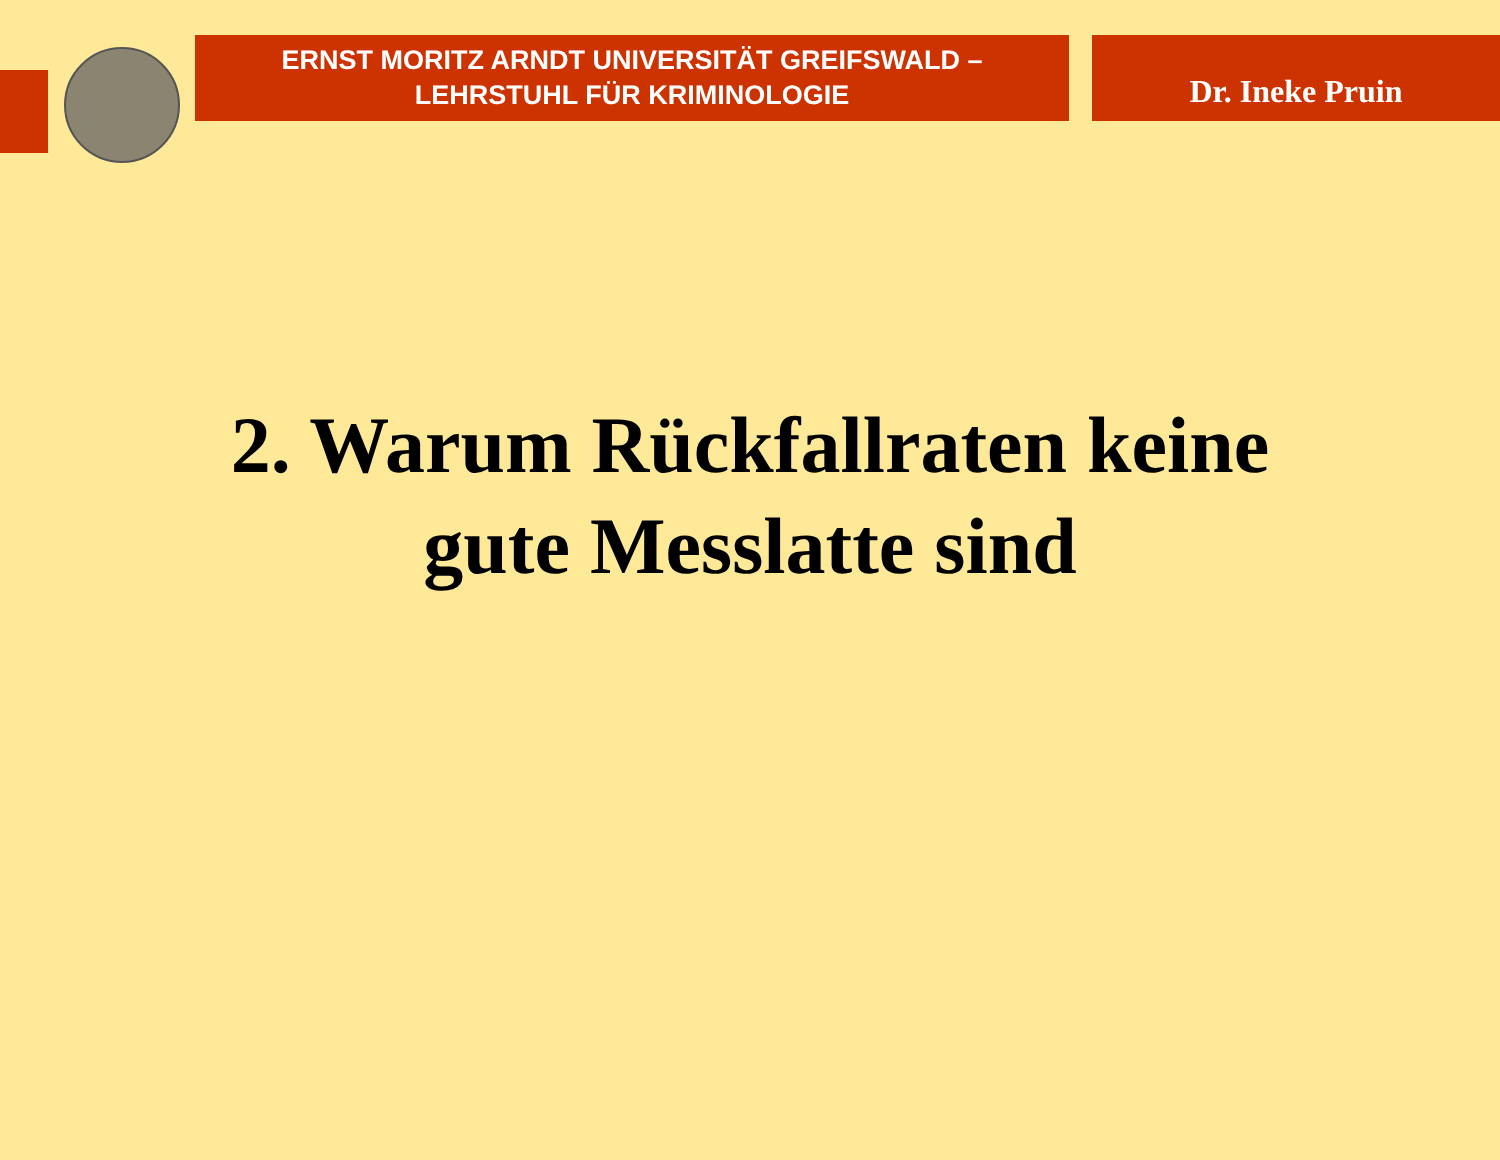ERNST MORITZ ARNDT UNIVERSITÄT GREIFSWALD –
LEHRSTUHL FÜR KRIMINOLOGIE
Dr. Ineke Pruin
2. Warum Rückfallraten keine
gute Messlatte sind